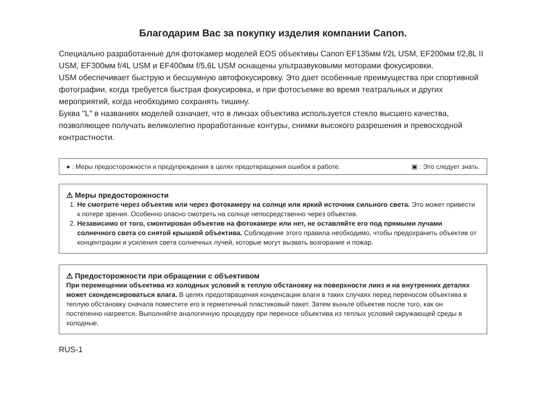Благодарим Вас за покупку изделия компании Canon.
Специально разработанные для фотокамер моделей EOS объективы Canon EF135мм f/2L USM, EF200мм f/2,8L II USM, EF300мм f/4L USM и EF400мм f/5,6L USM оснащены ультразвуковыми моторами фокусировки.
USM обеспечивает быструю и бесшумную автофокусировку. Это дает особенные преимущества при спортивной фотографии, когда требуется быстрая фокусировка, и при фотосъемке во время театральных и других мероприятий, когда необходимо сохранять тишину.
Буква "L" в названиях моделей означает, что в линзах объектива используется стекло высшего качества, позволяющее получать великолепно проработанные контуры, снимки высокого разрешения и превосходной контрастности.
● : Меры предосторожности и предупреждения в целях предотвращения ошибок в работе. ▣ : Это следует знать.
⚠ Меры предосторожности
1. Не смотрите через объектив или через фотокамеру на солнце или яркий источник сильного света. Это может привести к потере зрения. Особенно опасно смотреть на солнце непосредственно через объектив.
2. Независимо от того, смонтирован объектив на фотокамере или нет, не оставляйте его под прямыми лучами солнечного света со снятой крышкой объектива. Соблюдение этого правила необходимо, чтобы предохранить объектив от концентрации и усиления света солнечных лучей, которые могут вызвать возгорание и пожар.
⚠ Предосторожности при обращении с объективом
При перемещении объектива из холодных условий в теплую обстановку на поверхности линз и на внутренних деталях может сконденсироваться влага. В целях предотвращения конденсации влаги в таких случаях перед переносом объектива в теплую обстановку сначала поместите его в герметичный пластиковый пакет. Затем выньте объектив после того, как он постепенно нагреется. Выполняйте аналогичную процедуру при переносе объектива из теплых условий окружающей среды в холодные.
RUS-1